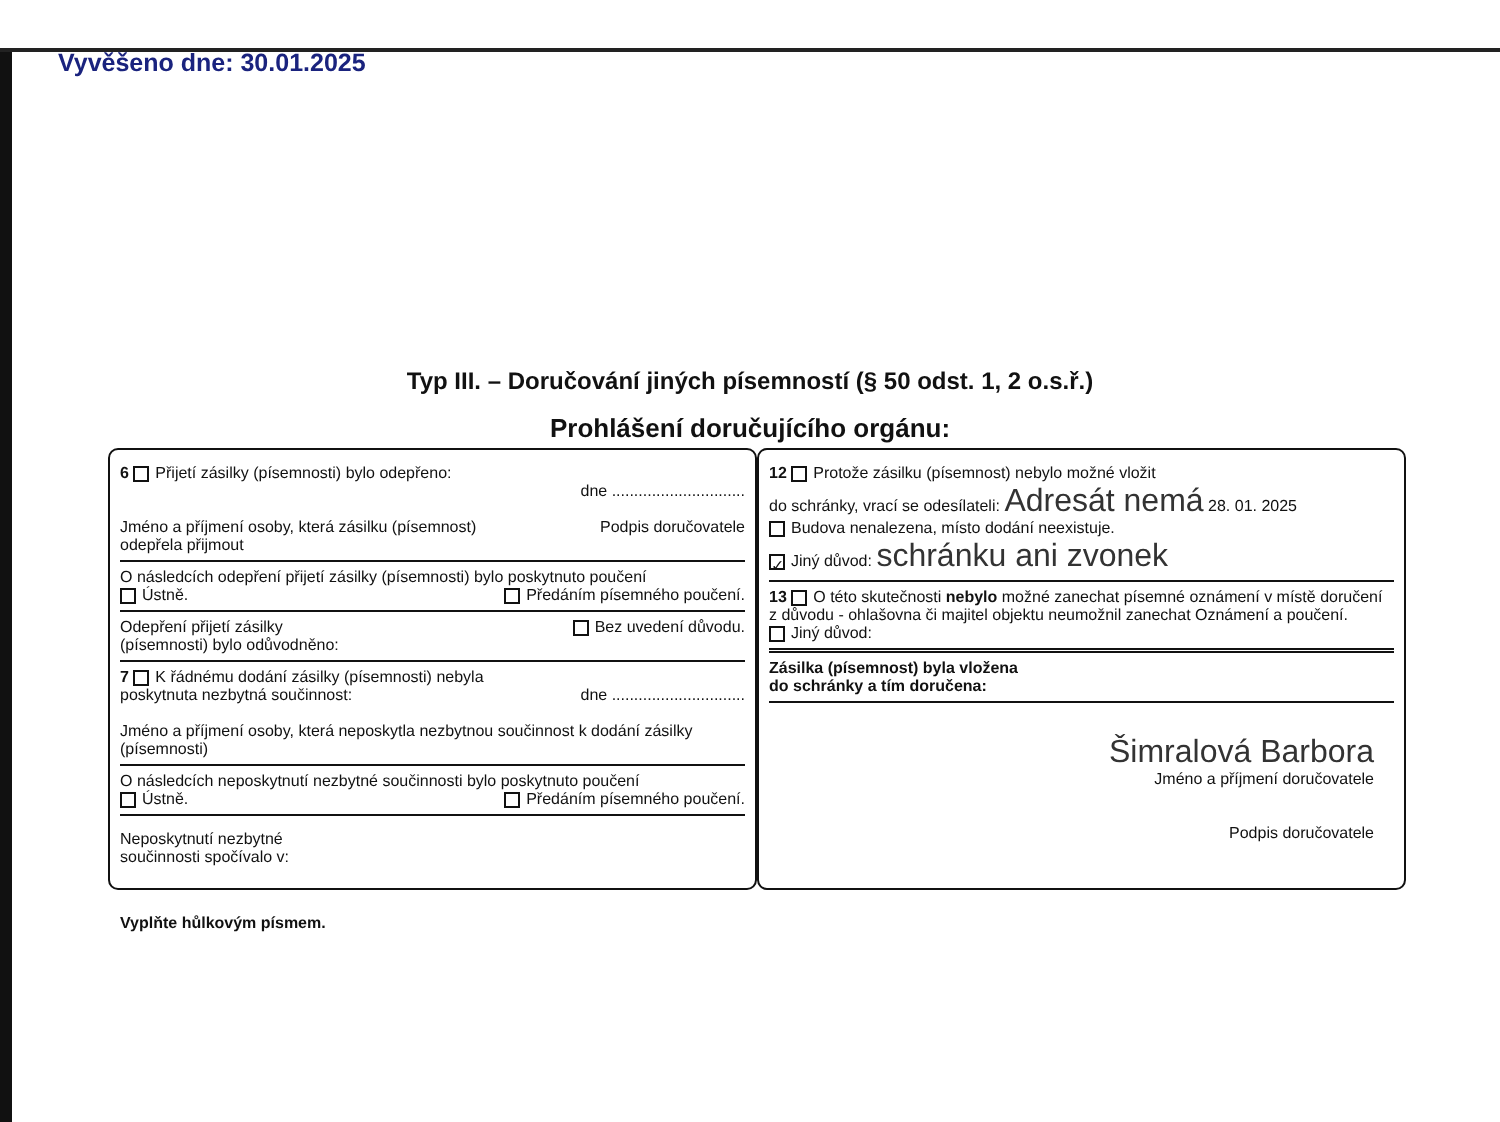Vyvěšeno dne: 30.01.2025
Typ III. – Doručování jiných písemností (§ 50 odst. 1, 2 o.s.ř.)
Prohlášení doručujícího orgánu:
6 Přijetí zásilky (písemnosti) bylo odepřeno:
dne ..............................
Jméno a příjmení osoby, která zásilku (písemnost)
odepřela přijmout Podpis doručovatele
O následcích odepření přijetí zásilky (písemnosti) bylo poskytnuto poučení
Ústně. Předáním písemného poučení.
Odepření přijetí zásilky
(písemnosti) bylo odůvodněno: Bez uvedení důvodu.
7 K řádnému dodání zásilky (písemnosti) nebyla
poskytnuta nezbytná součinnost: dne ..............................
Jméno a příjmení osoby, která neposkytla nezbytnou součinnost k dodání zásilky (písemnosti)
O následcích neposkytnutí nezbytné součinnosti bylo poskytnuto poučení
Ústně. Předáním písemného poučení.
Neposkytnutí nezbytné
součinnosti spočívalo v:
12 Protože zásilku (písemnost) nebylo možné vložit
do schránky, vrací se odesílateli: Adresát nemá 28. 01. 2025
Budova nenalezena, místo dodání neexistuje.
✓ Jiný důvod: schránku ani zvonek
13 O této skutečnosti nebylo možné zanechat písemné oznámení v místě doručení z důvodu - ohlašovna či majitel objektu neumožnil zanechat Oznámení a poučení.
Jiný důvod:
Zásilka (písemnost) byla vložena
do schránky a tím doručena:
Šimralová Barbora
Jméno a příjmení doručovatele
Podpis doručovatele
Vyplňte hůlkovým písmem.